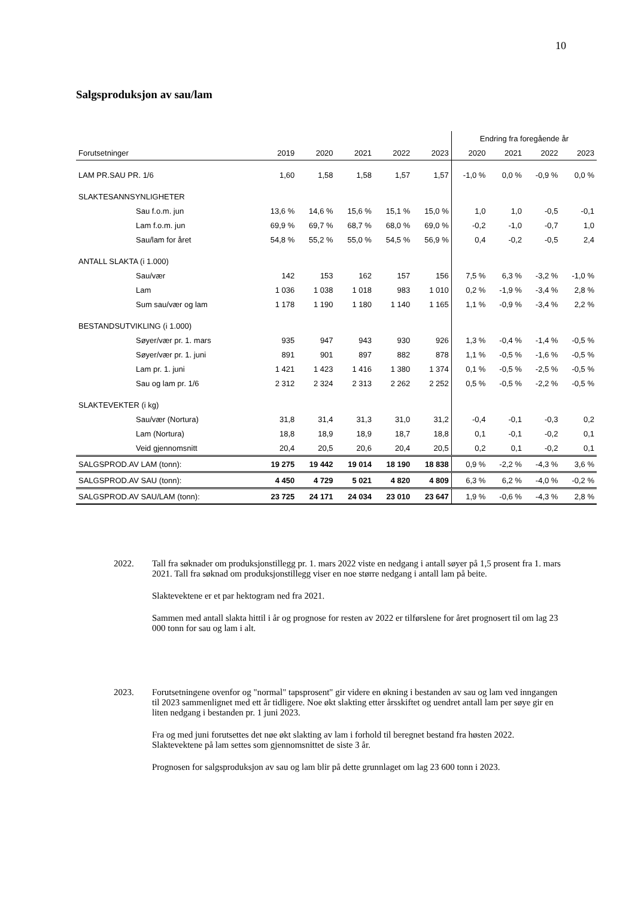10
Salgsproduksjon av sau/lam
| | | | | | | Endring fra foregående år | | | |
| --- | --- | --- | --- | --- | --- | --- | --- | --- | --- |
| Forutsetninger | 2019 | 2020 | 2021 | 2022 | 2023 | 2020 | 2021 | 2022 | 2023 |
| LAM PR.SAU PR. 1/6 | 1,60 | 1,58 | 1,58 | 1,57 | 1,57 | -1,0 % | 0,0 % | -0,9 % | 0,0 % |
| SLAKTESANNSYNLIGHETER | | | | | | | | | |
| Sau f.o.m. jun | 13,6 % | 14,6 % | 15,6 % | 15,1 % | 15,0 % | 1,0 | 1,0 | -0,5 | -0,1 |
| Lam f.o.m. jun | 69,9 % | 69,7 % | 68,7 % | 68,0 % | 69,0 % | -0,2 | -1,0 | -0,7 | 1,0 |
| Sau/lam for året | 54,8 % | 55,2 % | 55,0 % | 54,5 % | 56,9 % | 0,4 | -0,2 | -0,5 | 2,4 |
| ANTALL SLAKTA (i 1.000) | | | | | | | | | |
| Sau/vær | 142 | 153 | 162 | 157 | 156 | 7,5 % | 6,3 % | -3,2 % | -1,0 % |
| Lam | 1 036 | 1 038 | 1 018 | 983 | 1 010 | 0,2 % | -1,9 % | -3,4 % | 2,8 % |
| Sum sau/vær og lam | 1 178 | 1 190 | 1 180 | 1 140 | 1 165 | 1,1 % | -0,9 % | -3,4 % | 2,2 % |
| BESTANDSUTVIKLING (i 1.000) | | | | | | | | | |
| Søyer/vær pr. 1. mars | 935 | 947 | 943 | 930 | 926 | 1,3 % | -0,4 % | -1,4 % | -0,5 % |
| Søyer/vær pr. 1. juni | 891 | 901 | 897 | 882 | 878 | 1,1 % | -0,5 % | -1,6 % | -0,5 % |
| Lam pr. 1. juni | 1 421 | 1 423 | 1 416 | 1 380 | 1 374 | 0,1 % | -0,5 % | -2,5 % | -0,5 % |
| Sau og lam pr. 1/6 | 2 312 | 2 324 | 2 313 | 2 262 | 2 252 | 0,5 % | -0,5 % | -2,2 % | -0,5 % |
| SLAKTEVEKTER (i kg) | | | | | | | | | |
| Sau/vær (Nortura) | 31,8 | 31,4 | 31,3 | 31,0 | 31,2 | -0,4 | -0,1 | -0,3 | 0,2 |
| Lam (Nortura) | 18,8 | 18,9 | 18,9 | 18,7 | 18,8 | 0,1 | -0,1 | -0,2 | 0,1 |
| Veid gjennomsnitt | 20,4 | 20,5 | 20,6 | 20,4 | 20,5 | 0,2 | 0,1 | -0,2 | 0,1 |
| SALGSPROD.AV LAM (tonn): | 19 275 | 19 442 | 19 014 | 18 190 | 18 838 | 0,9 % | -2,2 % | -4,3 % | 3,6 % |
| SALGSPROD.AV SAU (tonn): | 4 450 | 4 729 | 5 021 | 4 820 | 4 809 | 6,3 % | 6,2 % | -4,0 % | -0,2 % |
| SALGSPROD.AV SAU/LAM (tonn): | 23 725 | 24 171 | 24 034 | 23 010 | 23 647 | 1,9 % | -0,6 % | -4,3 % | 2,8 % |
2022. Tall fra søknader om produksjonstillegg pr. 1. mars 2022 viste en nedgang i antall søyer på 1,5 prosent fra 1. mars 2021. Tall fra søknad om produksjonstillegg viser en noe større nedgang i antall lam på beite.
Slaktevektene er et par hektogram ned fra 2021.
Sammen med antall slakta hittil i år og prognose for resten av 2022 er tilførslene for året prognosert til om lag 23 000 tonn for sau og lam i alt.
2023. Forutsetningene ovenfor og "normal" tapsprosent" gir videre en økning i bestanden av sau og lam ved inngangen til 2023 sammenlignet med ett år tidligere. Noe økt slakting etter årsskiftet og uendret antall lam per søye gir en liten nedgang i bestanden pr. 1 juni 2023.
Fra og med juni forutsettes det nøe økt slakting av lam i forhold til beregnet bestand fra høsten 2022. Slaktevektene på lam settes som gjennomsnittet de siste 3 år.
Prognosen for salgsproduksjon av sau og lam blir på dette grunnlaget om lag 23 600 tonn i 2023.